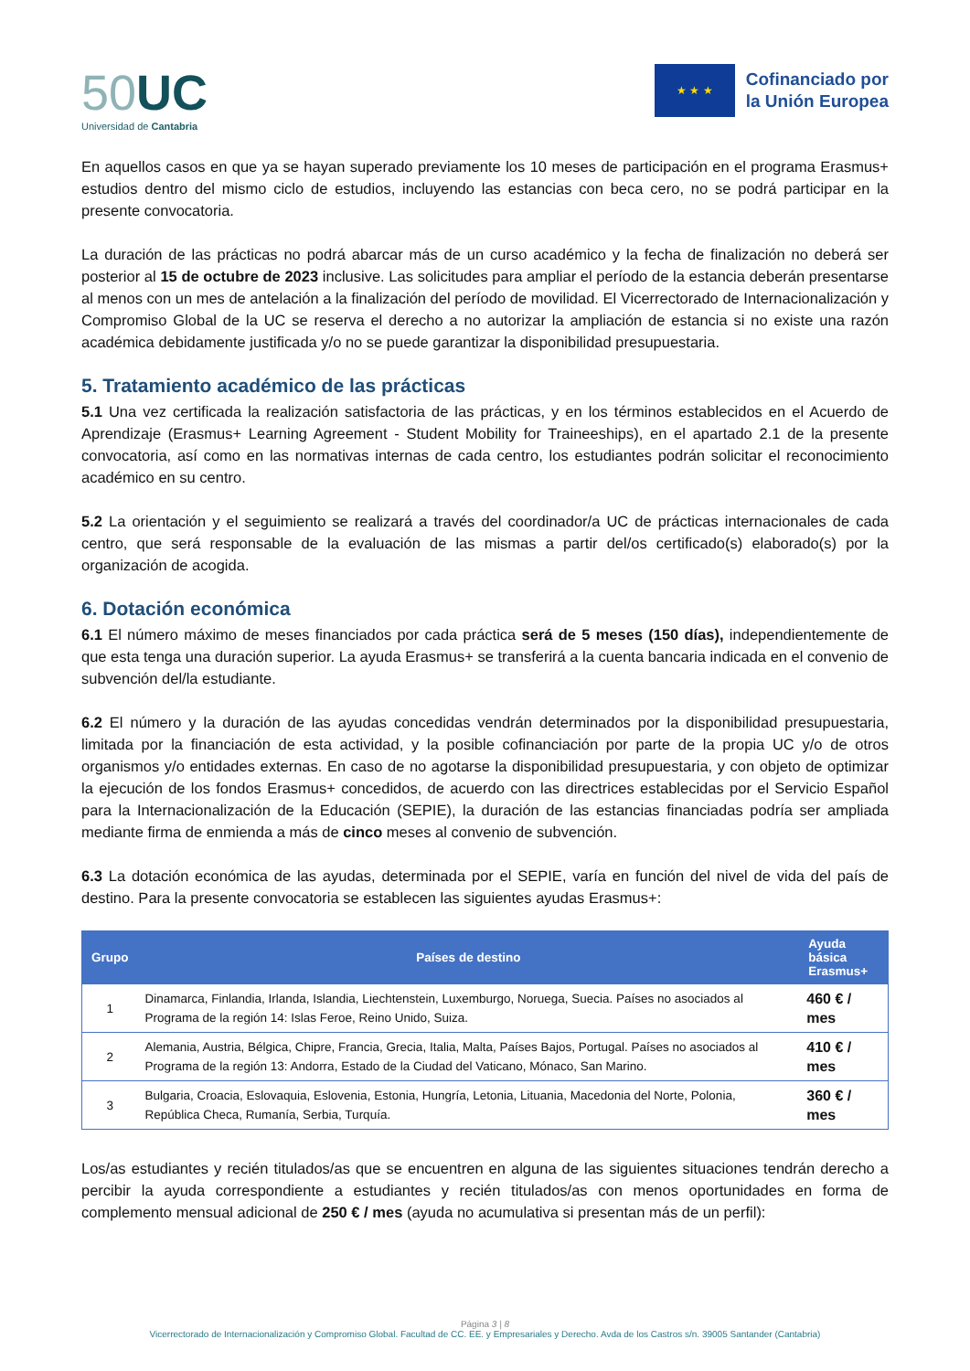50 UC
Universidad de Cantabria
★ ★ ★
Cofinanciado por
la Unión Europea
En aquellos casos en que ya se hayan superado previamente los 10 meses de participación en el programa Erasmus+ estudios dentro del mismo ciclo de estudios, incluyendo las estancias con beca cero, no se podrá participar en la presente convocatoria.
La duración de las prácticas no podrá abarcar más de un curso académico y la fecha de finalización no deberá ser posterior al 15 de octubre de 2023 inclusive. Las solicitudes para ampliar el período de la estancia deberán presentarse al menos con un mes de antelación a la finalización del período de movilidad. El Vicerrectorado de Internacionalización y Compromiso Global de la UC se reserva el derecho a no autorizar la ampliación de estancia si no existe una razón académica debidamente justificada y/o no se puede garantizar la disponibilidad presupuestaria.
5. Tratamiento académico de las prácticas
5.1 Una vez certificada la realización satisfactoria de las prácticas, y en los términos establecidos en el Acuerdo de Aprendizaje (Erasmus+ Learning Agreement - Student Mobility for Traineeships), en el apartado 2.1 de la presente convocatoria, así como en las normativas internas de cada centro, los estudiantes podrán solicitar el reconocimiento académico en su centro.
5.2 La orientación y el seguimiento se realizará a través del coordinador/a UC de prácticas internacionales de cada centro, que será responsable de la evaluación de las mismas a partir del/os certificado(s) elaborado(s) por la organización de acogida.
6. Dotación económica
6.1 El número máximo de meses financiados por cada práctica será de 5 meses (150 días), independientemente de que esta tenga una duración superior. La ayuda Erasmus+ se transferirá a la cuenta bancaria indicada en el convenio de subvención del/la estudiante.
6.2 El número y la duración de las ayudas concedidas vendrán determinados por la disponibilidad presupuestaria, limitada por la financiación de esta actividad, y la posible cofinanciación por parte de la propia UC y/o de otros organismos y/o entidades externas. En caso de no agotarse la disponibilidad presupuestaria, y con objeto de optimizar la ejecución de los fondos Erasmus+ concedidos, de acuerdo con las directrices establecidas por el Servicio Español para la Internacionalización de la Educación (SEPIE), la duración de las estancias financiadas podría ser ampliada mediante firma de enmienda a más de cinco meses al convenio de subvención.
6.3 La dotación económica de las ayudas, determinada por el SEPIE, varía en función del nivel de vida del país de destino. Para la presente convocatoria se establecen las siguientes ayudas Erasmus+:
| Grupo | Países de destino | Ayuda básica Erasmus+ |
| --- | --- | --- |
| 1 | Dinamarca, Finlandia, Irlanda, Islandia, Liechtenstein, Luxemburgo, Noruega, Suecia. Países no asociados al Programa de la región 14: Islas Feroe, Reino Unido, Suiza. | 460 € / mes |
| 2 | Alemania, Austria, Bélgica, Chipre, Francia, Grecia, Italia, Malta, Países Bajos, Portugal. Países no asociados al Programa de la región 13: Andorra, Estado de la Ciudad del Vaticano, Mónaco, San Marino. | 410 € / mes |
| 3 | Bulgaria, Croacia, Eslovaquia, Eslovenia, Estonia, Hungría, Letonia, Lituania, Macedonia del Norte, Polonia, República Checa, Rumanía, Serbia, Turquía. | 360 € / mes |
Los/as estudiantes y recién titulados/as que se encuentren en alguna de las siguientes situaciones tendrán derecho a percibir la ayuda correspondiente a estudiantes y recién titulados/as con menos oportunidades en forma de complemento mensual adicional de 250 € / mes (ayuda no acumulativa si presentan más de un perfil):
Página 3 | 8
Vicerrectorado de Internacionalización y Compromiso Global. Facultad de CC. EE. y Empresariales y Derecho. Avda de los Castros s/n. 39005 Santander (Cantabria)